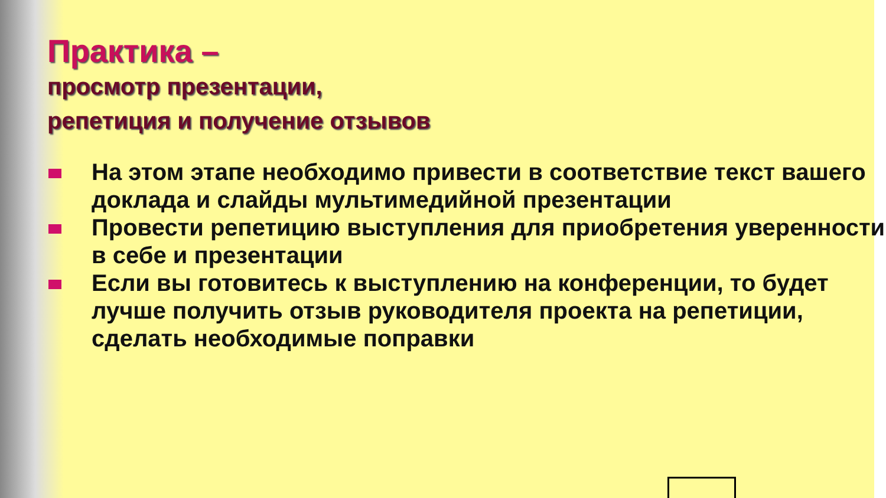Практика –
просмотр презентации,
репетиция и получение отзывов
На этом этапе необходимо привести в соответствие текст вашего доклада и слайды мультимедийной презентации
Провести репетицию выступления для приобретения уверенности в себе и презентации
Если вы готовитесь к выступлению на конференции, то будет лучше получить отзыв руководителя проекта на репетиции, сделать необходимые поправки